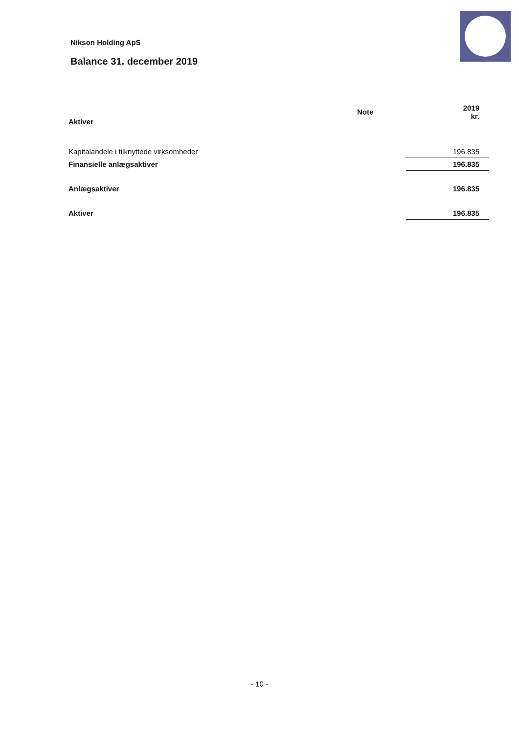Nikson Holding ApS
Balance 31. december 2019
| Aktiver | Note | 2019 kr. |
| --- | --- | --- |
| Kapitalandele i tilknyttede virksomheder | | 196.835 |
| Finansielle anlægsaktiver | | 196.835 |
| Anlægsaktiver | | 196.835 |
| Aktiver | | 196.835 |
- 10 -